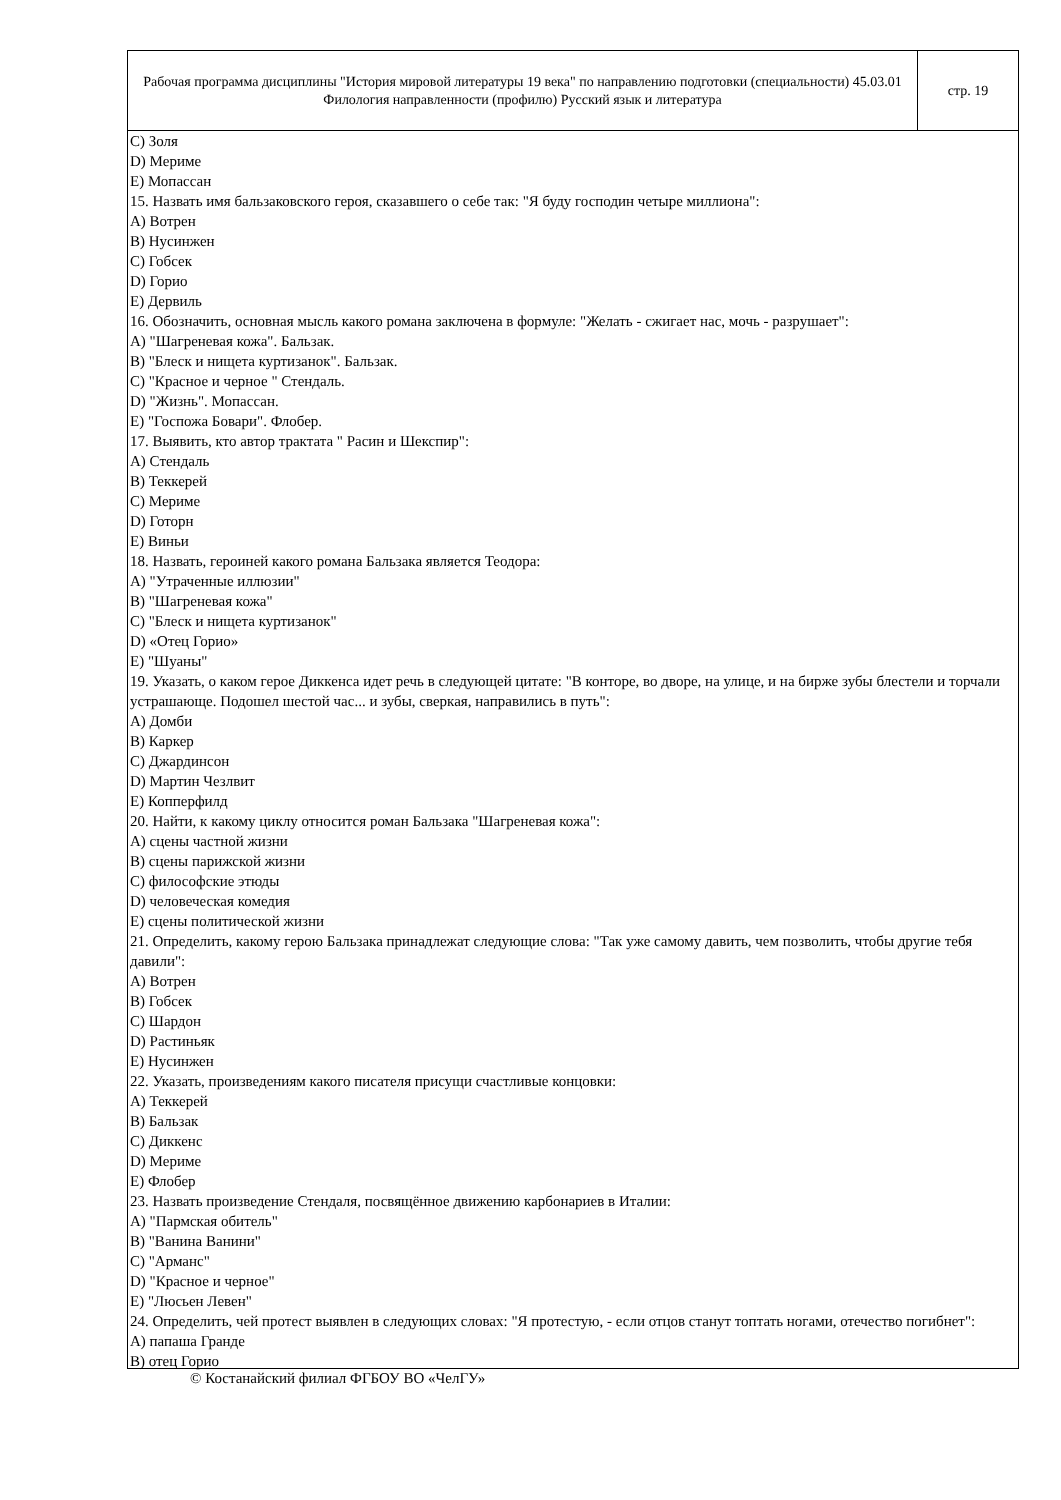Рабочая программа дисциплины "История мировой литературы 19 века" по направлению подготовки (специальности) 45.03.01 Филология направленности (профилю) Русский язык и литература
стр. 19
C) Золя
D) Мериме
E) Мопассан
15. Назвать имя бальзаковского героя, сказавшего о себе так: "Я буду господин четыре миллиона":
A) Вотрен
B) Нусинжен
C) Гобсек
D) Горио
E) Дервиль
16. Обозначить, основная мысль какого романа заключена в формуле: "Желать - сжигает нас, мочь - разрушает":
A) "Шагреневая кожа". Бальзак.
B) "Блеск и нищета куртизанок". Бальзак.
C) "Красное и черное " Стендаль.
D) "Жизнь". Мопассан.
E) "Госпожа Бовари". Флобер.
17. Выявить, кто автор трактата " Расин и Шекспир":
A) Стендаль
B) Теккерей
C) Мериме
D) Готорн
E) Виньи
18. Назвать, героиней какого романа Бальзака является Теодора:
A) "Утраченные иллюзии"
B) "Шагреневая кожа"
C) "Блеск и нищета куртизанок"
D) «Отец Горио»
E) "Шуаны"
19. Указать, о каком герое Диккенса идет речь в следующей цитате: "В конторе, во дворе, на улице, и на бирже зубы блестели и торчали устрашающе. Подошел шестой час... и зубы, сверкая, направились в путь":
A) Домби
B) Каркер
C) Джардинсон
D) Мартин Чезлвит
E) Копперфилд
20. Найти, к какому циклу относится роман Бальзака "Шагреневая кожа":
A) сцены частной жизни
B) сцены парижской жизни
C) философские этюды
D) человеческая комедия
E) сцены политической жизни
21. Определить, какому герою Бальзака принадлежат следующие слова: "Так уже самому давить, чем позволить, чтобы другие тебя давили":
A) Вотрен
B) Гобсек
C) Шардон
D) Растиньяк
E) Нусинжен
22. Указать, произведениям какого писателя присущи счастливые концовки:
A) Теккерей
B) Бальзак
C) Диккенс
D) Мериме
E) Флобер
23. Назвать произведение Стендаля, посвящённое движению карбонариев в Италии:
A) "Пармская обитель"
B) "Ванина Ванини"
C) "Арманс"
D) "Красное и черное"
E) "Люсьен Левен"
24. Определить, чей протест выявлен в следующих словах: "Я протестую, - если отцов станут топтать ногами, отечество погибнет":
A) папаша Гранде
B) отец Горио
© Костанайский филиал ФГБОУ ВО «ЧелГУ»